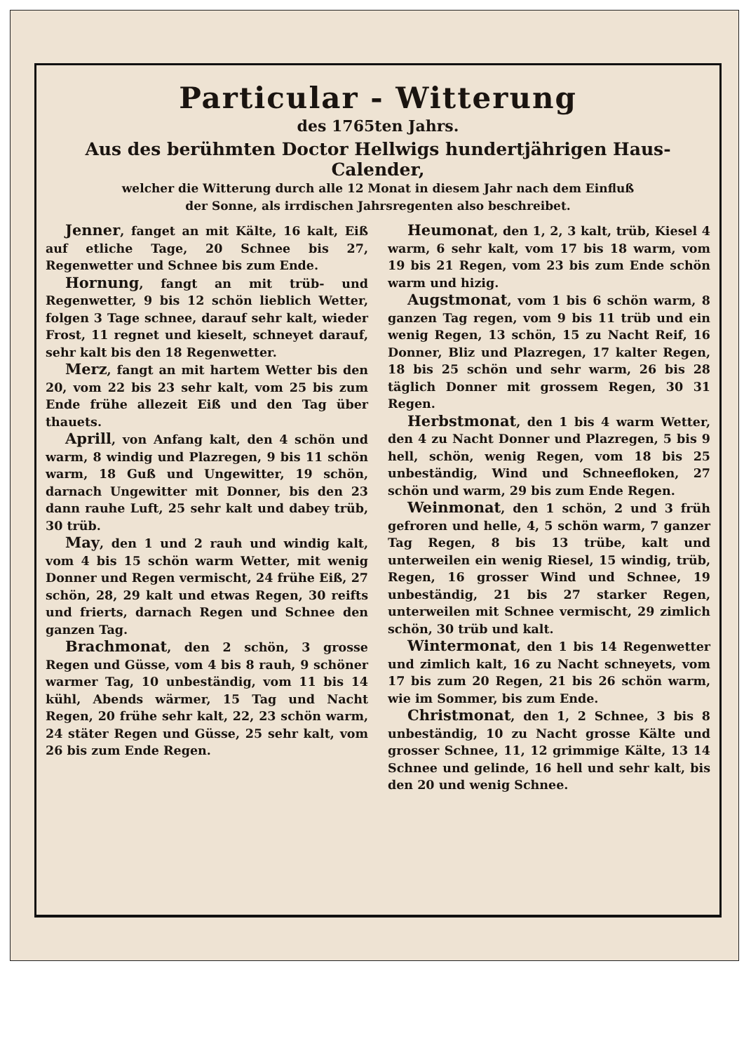Particular - Witterung
des 1765ten Jahrs.
Aus des berühmten Doctor Hellwigs hundertjährigen Haus-Calender,
welcher die Witterung durch alle 12 Monat in diesem Jahr nach dem Einfluß
der Sonne, als irrdischen Jahrsregenten also beschreibet.
Jenner, fanget an mit Kälte, 16 kalt, Eiß auf etliche Tage, 20 Schnee bis 27, Regenwetter und Schnee bis zum Ende.
Hornung, fangt an mit trüb- und Regenwetter, 9 bis 12 schön lieblich Wetter, folgen 3 Tage schnee, darauf sehr kalt, wieder Frost, 11 regnet und kieselt, schneyet darauf, sehr kalt bis den 18 Regenwetter.
Merz, fangt an mit hartem Wetter bis den 20, vom 22 bis 23 sehr kalt, vom 25 bis zum Ende frühe allezeit Eiß und den Tag über thauets.
Aprill, von Anfang kalt, den 4 schön und warm, 8 windig und Plazregen, 9 bis 11 schön warm, 18 Guß und Ungewitter, 19 schön, darnach Ungewitter mit Donner, bis den 23 dann rauhe Luft, 25 sehr kalt und dabey trüb, 30 trüb.
May, den 1 und 2 rauh und windig kalt, vom 4 bis 15 schön warm Wetter, mit wenig Donner und Regen vermischt, 24 frühe Eiß, 27 schön, 28, 29 kalt und etwas Regen, 30 reifts und frierts, darnach Regen und Schnee den ganzen Tag.
Brachmonat, den 2 schön, 3 grosse Regen und Güsse, vom 4 bis 8 rauh, 9 schöner warmer Tag, 10 unbeständig, vom 11 bis 14 kühl, Abends wärmer, 15 Tag und Nacht Regen, 20 frühe sehr kalt, 22, 23 schön warm, 24 stäter Regen und Güsse, 25 sehr kalt, vom 26 bis zum Ende Regen.
Heumonat, den 1, 2, 3 kalt, trüb, Kiesel 4 warm, 6 sehr kalt, vom 17 bis 18 warm, vom 19 bis 21 Regen, vom 23 bis zum Ende schön warm und hizig.
Augstmonat, vom 1 bis 6 schön warm, 8 ganzen Tag regen, vom 9 bis 11 trüb und ein wenig Regen, 13 schön, 15 zu Nacht Reif, 16 Donner, Bliz und Plazregen, 17 kalter Regen, 18 bis 25 schön und sehr warm, 26 bis 28 täglich Donner mit grossem Regen, 30 31 Regen.
Herbstmonat, den 1 bis 4 warm Wetter, den 4 zu Nacht Donner und Plazregen, 5 bis 9 hell, schön, wenig Regen, vom 18 bis 25 unbeständig, Wind und Schneefloken, 27 schön und warm, 29 bis zum Ende Regen.
Weinmonat, den 1 schön, 2 und 3 früh gefroren und helle, 4, 5 schön warm, 7 ganzer Tag Regen, 8 bis 13 trübe, kalt und unterweilen ein wenig Riesel, 15 windig, trüb, Regen, 16 grosser Wind und Schnee, 19 unbeständig, 21 bis 27 starker Regen, unterweilen mit Schnee vermischt, 29 zimlich schön, 30 trüb und kalt.
Wintermonat, den 1 bis 14 Regenwetter und zimlich kalt, 16 zu Nacht schneyets, vom 17 bis zum 20 Regen, 21 bis 26 schön warm, wie im Sommer, bis zum Ende.
Christmonat, den 1, 2 Schnee, 3 bis 8 unbeständig, 10 zu Nacht grosse Kälte und grosser Schnee, 11, 12 grimmige Kälte, 13 14 Schnee und gelinde, 16 hell und sehr kalt, bis den 20 und wenig Schnee.